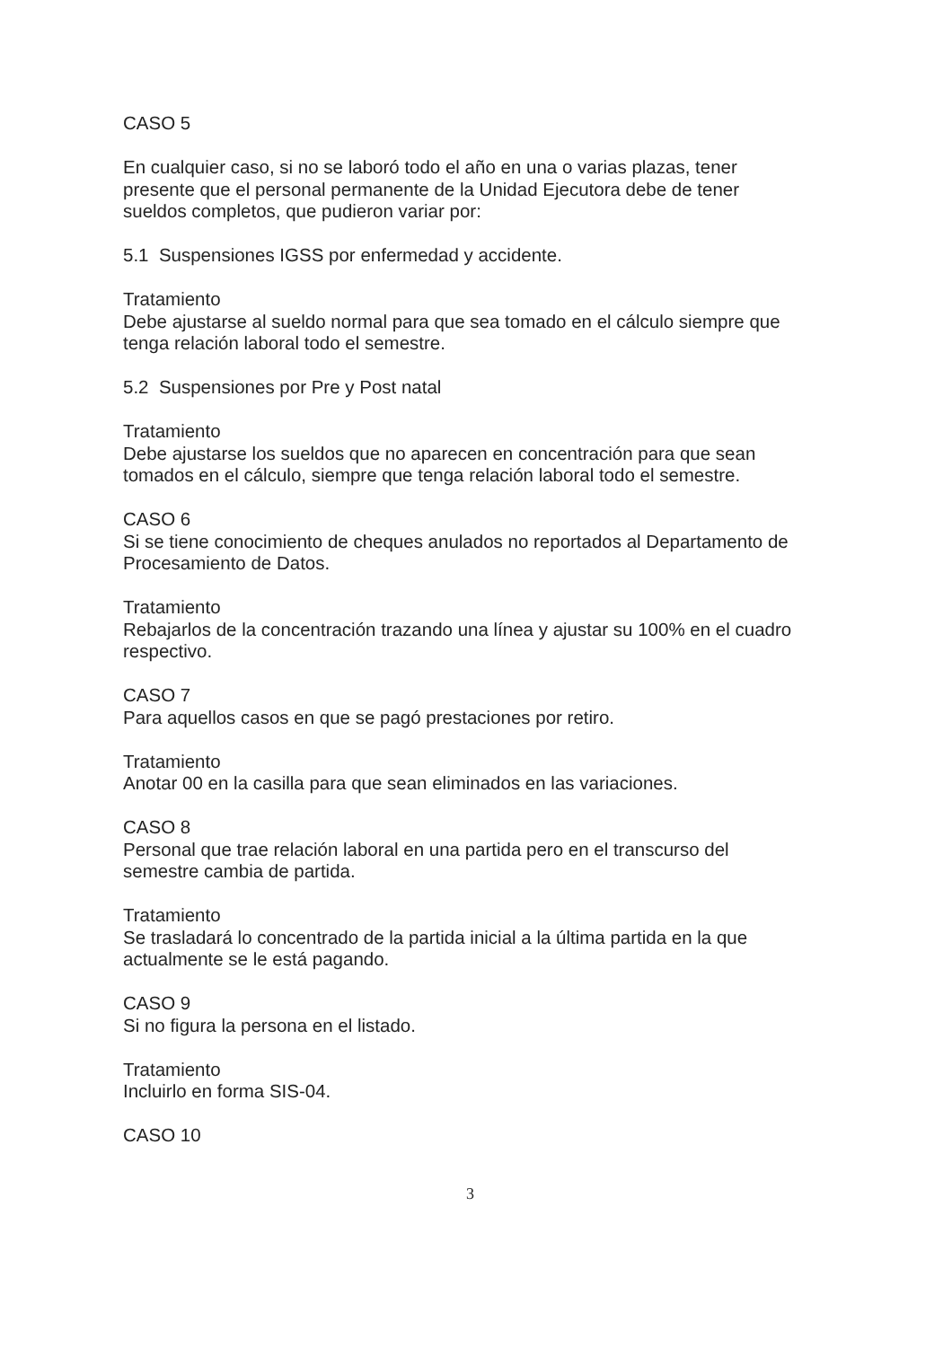CASO 5
En cualquier caso, si no se laboró todo el año en una o varias plazas, tener
presente que el personal permanente de la Unidad Ejecutora debe de tener
sueldos completos, que pudieron variar por:
5.1 Suspensiones IGSS por enfermedad y accidente.
Tratamiento
Debe ajustarse al sueldo normal para que sea tomado en el cálculo siempre que
tenga relación laboral todo el semestre.
5.2 Suspensiones por Pre y Post natal
Tratamiento
Debe ajustarse los sueldos que no aparecen en concentración para que sean
tomados en el cálculo, siempre que tenga relación laboral todo el semestre.
CASO 6
Si se tiene conocimiento de cheques anulados no reportados al Departamento de
Procesamiento de Datos.
Tratamiento
Rebajarlos de la concentración trazando una línea y ajustar su 100% en el cuadro
respectivo.
CASO 7
Para aquellos casos en que se pagó prestaciones por retiro.
Tratamiento
Anotar 00 en la casilla para que sean eliminados en las variaciones.
CASO 8
Personal que trae relación laboral en una partida pero en el transcurso del
semestre cambia de partida.
Tratamiento
Se trasladará lo concentrado de la partida inicial a la última partida en la que
actualmente se le está pagando.
CASO 9
Si no figura la persona en el listado.
Tratamiento
Incluirlo en forma SIS-04.
CASO 10
3